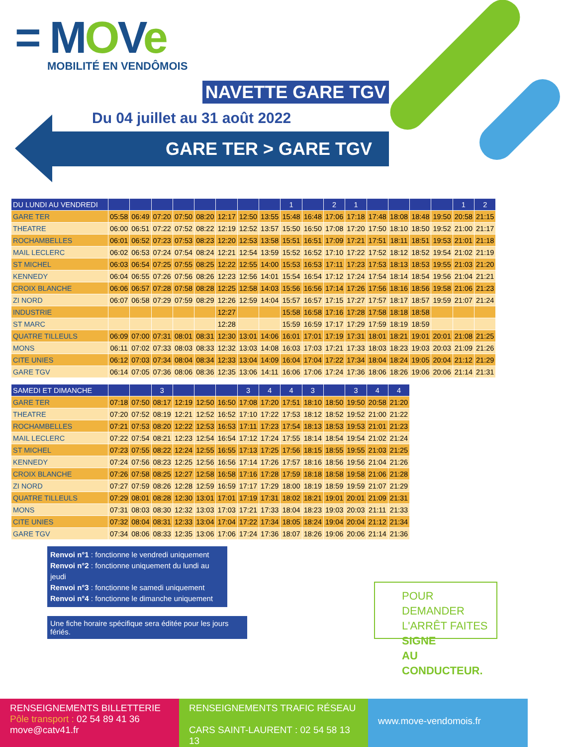= MOVe
MOBILITÉ EN VENDÔMOIS
NAVETTE GARE TGV
Du 04 juillet au 31 août 2022
GARE TER > GARE TGV
| DU LUNDI AU VENDREDI | | | | | | | | | 1 | | 2 | 1 | | | | | 1 | 2 |
| --- | --- | --- | --- | --- | --- | --- | --- | --- | --- | --- | --- | --- | --- | --- | --- | --- | --- | --- |
| GARE TER | 05:58 | 06:49 | 07:20 | 07:50 | 08:20 | 12:17 | 12:50 | 13:55 | 15:48 | 16:48 | 17:06 | 17:18 | 17:48 | 18:08 | 18:48 | 19:50 | 20:58 | 21:15 |
| THEATRE | 06:00 | 06:51 | 07:22 | 07:52 | 08:22 | 12:19 | 12:52 | 13:57 | 15:50 | 16:50 | 17:08 | 17:20 | 17:50 | 18:10 | 18:50 | 19:52 | 21:00 | 21:17 |
| ROCHAMBELLES | 06:01 | 06:52 | 07:23 | 07:53 | 08:23 | 12:20 | 12:53 | 13:58 | 15:51 | 16:51 | 17:09 | 17:21 | 17:51 | 18:11 | 18:51 | 19:53 | 21:01 | 21:18 |
| MAIL LECLERC | 06:02 | 06:53 | 07:24 | 07:54 | 08:24 | 12:21 | 12:54 | 13:59 | 15:52 | 16:52 | 17:10 | 17:22 | 17:52 | 18:12 | 18:52 | 19:54 | 21:02 | 21:19 |
| ST MICHEL | 06:03 | 06:54 | 07:25 | 07:55 | 08:25 | 12:22 | 12:55 | 14:00 | 15:53 | 16:53 | 17:11 | 17:23 | 17:53 | 18:13 | 18:53 | 19:55 | 21:03 | 21:20 |
| KENNEDY | 06:04 | 06:55 | 07:26 | 07:56 | 08:26 | 12:23 | 12:56 | 14:01 | 15:54 | 16:54 | 17:12 | 17:24 | 17:54 | 18:14 | 18:54 | 19:56 | 21:04 | 21:21 |
| CROIX BLANCHE | 06:06 | 06:57 | 07:28 | 07:58 | 08:28 | 12:25 | 12:58 | 14:03 | 15:56 | 16:56 | 17:14 | 17:26 | 17:56 | 18:16 | 18:56 | 19:58 | 21:06 | 21:23 |
| ZI NORD | 06:07 | 06:58 | 07:29 | 07:59 | 08:29 | 12:26 | 12:59 | 14:04 | 15:57 | 16:57 | 17:15 | 17:27 | 17:57 | 18:17 | 18:57 | 19:59 | 21:07 | 21:24 |
| INDUSTRIE | | | | | | 12:27 | | | 15:58 | 16:58 | 17:16 | 17:28 | 17:58 | 18:18 | 18:58 | | | |
| ST MARC | | | | | | 12:28 | | | 15:59 | 16:59 | 17:17 | 17:29 | 17:59 | 18:19 | 18:59 | | | |
| QUATRE TILLEULS | 06:09 | 07:00 | 07:31 | 08:01 | 08:31 | 12:30 | 13:01 | 14:06 | 16:01 | 17:01 | 17:19 | 17:31 | 18:01 | 18:21 | 19:01 | 20:01 | 21:08 | 21:25 |
| MONS | 06:11 | 07:02 | 07:33 | 08:03 | 08:33 | 12:32 | 13:03 | 14:08 | 16:03 | 17:03 | 17:21 | 17:33 | 18:03 | 18:23 | 19:03 | 20:03 | 21:09 | 21:26 |
| CITE UNIES | 06:12 | 07:03 | 07:34 | 08:04 | 08:34 | 12:33 | 13:04 | 14:09 | 16:04 | 17:04 | 17:22 | 17:34 | 18:04 | 18:24 | 19:05 | 20:04 | 21:12 | 21:29 |
| GARE TGV | 06:14 | 07:05 | 07:36 | 08:06 | 08:36 | 12:35 | 13:06 | 14:11 | 16:06 | 17:06 | 17:24 | 17:36 | 18:06 | 18:26 | 19:06 | 20:06 | 21:14 | 21:31 |
| SAMEDI ET DIMANCHE | | | 3 | | | | 3 | 4 | 4 | 3 | | 3 | 4 | 4 |
| --- | --- | --- | --- | --- | --- | --- | --- | --- | --- | --- | --- | --- | --- | --- |
| GARE TER | 07:18 | 07:50 | 08:17 | 12:19 | 12:50 | 16:50 | 17:08 | 17:20 | 17:51 | 18:10 | 18:50 | 19:50 | 20:58 | 21:20 |
| THEATRE | 07:20 | 07:52 | 08:19 | 12:21 | 12:52 | 16:52 | 17:10 | 17:22 | 17:53 | 18:12 | 18:52 | 19:52 | 21:00 | 21:22 |
| ROCHAMBELLES | 07:21 | 07:53 | 08:20 | 12:22 | 12:53 | 16:53 | 17:11 | 17:23 | 17:54 | 18:13 | 18:53 | 19:53 | 21:01 | 21:23 |
| MAIL LECLERC | 07:22 | 07:54 | 08:21 | 12:23 | 12:54 | 16:54 | 17:12 | 17:24 | 17:55 | 18:14 | 18:54 | 19:54 | 21:02 | 21:24 |
| ST MICHEL | 07:23 | 07:55 | 08:22 | 12:24 | 12:55 | 16:55 | 17:13 | 17:25 | 17:56 | 18:15 | 18:55 | 19:55 | 21:03 | 21:25 |
| KENNEDY | 07:24 | 07:56 | 08:23 | 12:25 | 12:56 | 16:56 | 17:14 | 17:26 | 17:57 | 18:16 | 18:56 | 19:56 | 21:04 | 21:26 |
| CROIX BLANCHE | 07:26 | 07:58 | 08:25 | 12:27 | 12:58 | 16:58 | 17:16 | 17:28 | 17:59 | 18:18 | 18:58 | 19:58 | 21:06 | 21:28 |
| ZI NORD | 07:27 | 07:59 | 08:26 | 12:28 | 12:59 | 16:59 | 17:17 | 17:29 | 18:00 | 18:19 | 18:59 | 19:59 | 21:07 | 21:29 |
| QUATRE TILLEULS | 07:29 | 08:01 | 08:28 | 12:30 | 13:01 | 17:01 | 17:19 | 17:31 | 18:02 | 18:21 | 19:01 | 20:01 | 21:09 | 21:31 |
| MONS | 07:31 | 08:03 | 08:30 | 12:32 | 13:03 | 17:03 | 17:21 | 17:33 | 18:04 | 18:23 | 19:03 | 20:03 | 21:11 | 21:33 |
| CITE UNIES | 07:32 | 08:04 | 08:31 | 12:33 | 13:04 | 17:04 | 17:22 | 17:34 | 18:05 | 18:24 | 19:04 | 20:04 | 21:12 | 21:34 |
| GARE TGV | 07:34 | 08:06 | 08:33 | 12:35 | 13:06 | 17:06 | 17:24 | 17:36 | 18:07 | 18:26 | 19:06 | 20:06 | 21:14 | 21:36 |
Renvoi n°1 : fonctionne le vendredi uniquement
Renvoi n°2 : fonctionne uniquement du lundi au jeudi
Renvoi n°3 : fonctionne le samedi uniquement
Renvoi n°4 : fonctionne le dimanche uniquement
Une fiche horaire spécifique sera éditée pour les jours fériés.
POUR DEMANDER
L'ARRÊT FAITES SIGNE
AU CONDUCTEUR.
RENSEIGNEMENTS BILLETTERIE
Pôle transport : 02 54 89 41 36
move@catv41.fr
RENSEIGNEMENTS TRAFIC RÉSEAU
CARS SAINT-LAURENT : 02 54 58 13 13
www.move-vendomois.fr